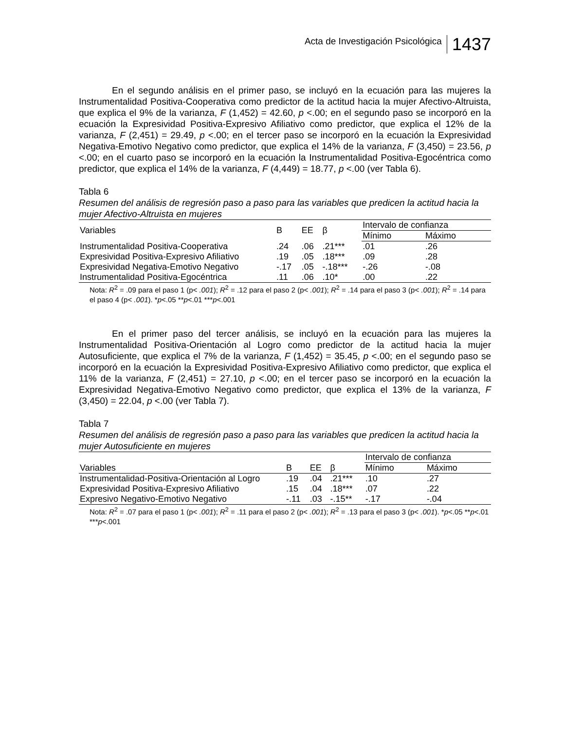Acta de Investigación Psicológica 1437
En el segundo análisis en el primer paso, se incluyó en la ecuación para las mujeres la Instrumentalidad Positiva-Cooperativa como predictor de la actitud hacia la mujer Afectivo-Altruista, que explica el 9% de la varianza, F (1,452) = 42.60, p <.00; en el segundo paso se incorporó en la ecuación la Expresividad Positiva-Expresivo Afiliativo como predictor, que explica el 12% de la varianza, F (2,451) = 29.49, p <.00; en el tercer paso se incorporó en la ecuación la Expresividad Negativa-Emotivo Negativo como predictor, que explica el 14% de la varianza, F (3,450) = 23.56, p <.00; en el cuarto paso se incorporó en la ecuación la Instrumentalidad Positiva-Egocéntrica como predictor, que explica el 14% de la varianza, F (4,449) = 18.77, p <.00 (ver Tabla 6).
Tabla 6
Resumen del análisis de regresión paso a paso para las variables que predicen la actitud hacia la mujer Afectivo-Altruista en mujeres
| Variables | B | EE | β | Intervalo de confianza | |
| --- | --- | --- | --- | --- | --- |
| | | | | Mínimo | Máximo |
| Instrumentalidad Positiva-Cooperativa | .24 | .06 | .21*** | .01 | .26 |
| Expresividad Positiva-Expresivo Afiliativo | .19 | .05 | .18*** | .09 | .28 |
| Expresividad Negativa-Emotivo Negativo | -.17 | .05 | -.18*** | -.26 | -.08 |
| Instrumentalidad Positiva-Egocéntrica | .11 | .06 | .10* | .00 | .22 |
Nota: R<sup>2</sup> = .09 para el paso 1 (p< .001); R<sup>2</sup> = .12 para el paso 2 (p< .001); R<sup>2</sup> = .14 para el paso 3 (p< .001); R<sup>2</sup> = .14 para el paso 4 (p< .001). *p<.05 **p<.01 ***p<.001
En el primer paso del tercer análisis, se incluyó en la ecuación para las mujeres la Instrumentalidad Positiva-Orientación al Logro como predictor de la actitud hacia la mujer Autosuficiente, que explica el 7% de la varianza, F (1,452) = 35.45, p <.00; en el segundo paso se incorporó en la ecuación la Expresividad Positiva-Expresivo Afiliativo como predictor, que explica el 11% de la varianza, F (2,451) = 27.10, p <.00; en el tercer paso se incorporó en la ecuación la Expresividad Negativa-Emotivo Negativo como predictor, que explica el 13% de la varianza, F (3,450) = 22.04, p <.00 (ver Tabla 7).
Tabla 7
Resumen del análisis de regresión paso a paso para las variables que predicen la actitud hacia la mujer Autosuficiente en mujeres
| | | | | Intervalo de confianza | |
| --- | --- | --- | --- | --- | --- |
| Variables | B | EE | β | Mínimo | Máximo |
| Instrumentalidad-Positiva-Orientación al Logro | .19 | .04 | .21*** | .10 | .27 |
| Expresividad Positiva-Expresivo Afiliativo | .15 | .04 | .18*** | .07 | .22 |
| Expresivo Negativo-Emotivo Negativo | -.11 | .03 | -.15** | -.17 | -.04 |
Nota: R<sup>2</sup> = .07 para el paso 1 (p< .001); R<sup>2</sup> = .11 para el paso 2 (p< .001); R<sup>2</sup> = .13 para el paso 3 (p< .001). *p<.05 **p<.01 ***p<.001